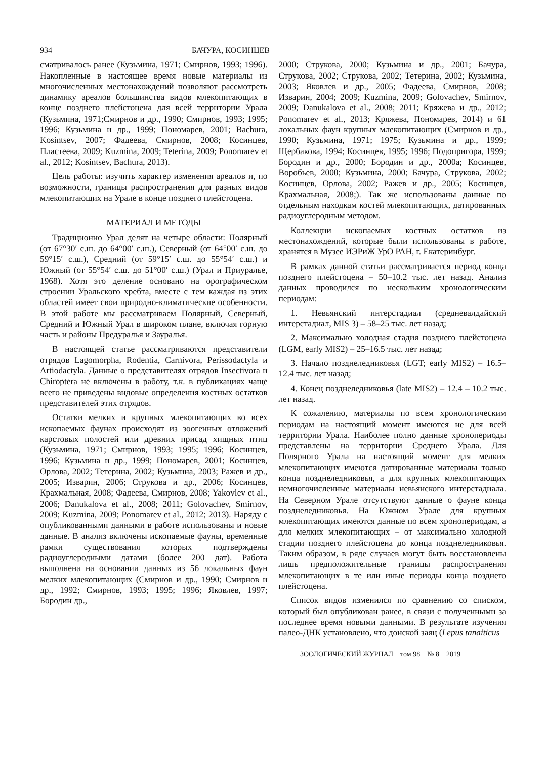934 БАЧУРА, КОСИНЦЕВ
сматривалось ранее (Кузьмина, 1971; Смирнов, 1993; 1996). Накопленные в настоящее время новые материалы из многочисленных местонахождений позволяют рассмотреть динамику ареалов большинства видов млекопитающих в конце позднего плейстоцена для всей территории Урала (Кузьмина, 1971;Смирнов и др., 1990; Смирнов, 1993; 1995; 1996; Кузьмина и др., 1999; Пономарев, 2001; Bachura, Kosintsev, 2007; Фадеева, Смирнов, 2008; Косинцев, Пластеева, 2009; Kuzmina, 2009; Teterina, 2009; Ponomarev et al., 2012; Kosintsev, Bachura, 2013).
Цель работы: изучить характер изменения ареалов и, по возможности, границы распространения для разных видов млекопитающих на Урале в конце позднего плейстоцена.
МАТЕРИАЛ И МЕТОДЫ
Традиционно Урал делят на четыре области: Полярный (от 67°30′ с.ш. до 64°00′ с.ш.), Северный (от 64°00′ с.ш. до 59°15′ с.ш.), Средний (от 59°15′ с.ш. до 55°54′ с.ш.) и Южный (от 55°54′ с.ш. до 51°00′ с.ш.) (Урал и Приуралье, 1968). Хотя это деление основано на орографическом строении Уральского хребта, вместе с тем каждая из этих областей имеет свои природно-климатические особенности. В этой работе мы рассматриваем Полярный, Северный, Средний и Южный Урал в широком плане, включая горную часть и районы Предуралья и Зауралья.
В настоящей статье рассматриваются представители отрядов Lagomorpha, Rodentia, Carnivora, Perissodactyla и Artiodactyla. Данные о представителях отрядов Insectivora и Chiroptera не включены в работу, т.к. в публикациях чаще всего не приведены видовые определения костных остатков представителей этих отрядов.
Остатки мелких и крупных млекопитающих во всех ископаемых фаунах происходят из зоогенных отложений карстовых полостей или древних присад хищных птиц (Кузьмина, 1971; Смирнов, 1993; 1995; 1996; Косинцев, 1996; Кузьмина и др., 1999; Пономарев, 2001; Косинцев, Орлова, 2002; Тетерина, 2002; Кузьмина, 2003; Ражев и др., 2005; Изварин, 2006; Струкова и др., 2006; Косинцев, Крахмальная, 2008; Фадеева, Смирнов, 2008; Yakovlev et al., 2006; Danukalova et al., 2008; 2011; Golovachev, Smirnov, 2009; Kuzmina, 2009; Ponomarev et al., 2012; 2013). Наряду с опубликованными данными в работе использованы и новые данные. В анализ включены ископаемые фауны, временные рамки существования которых подтверждены радиоуглеродными датами (более 200 дат). Работа выполнена на основании данных из 56 локальных фаун мелких млекопитающих (Смирнов и др., 1990; Смирнов и др., 1992; Смирнов, 1993; 1995; 1996; Яковлев, 1997; Бородин др.,
2000; Струкова, 2000; Кузьмина и др., 2001; Бачура, Струкова, 2002; Струкова, 2002; Тетерина, 2002; Кузьмина, 2003; Яковлев и др., 2005; Фадеева, Смирнов, 2008; Изварин, 2004; 2009; Kuzmina, 2009; Golovachev, Smirnov, 2009; Danukalova et al., 2008; 2011; Кряжева и др., 2012; Ponomarev et al., 2013; Кряжева, Пономарев, 2014) и 61 локальных фаун крупных млекопитающих (Смирнов и др., 1990; Кузьмина, 1971; 1975; Кузьмина и др., 1999; Щербакова, 1994; Косинцев, 1995; 1996; Подопригора, 1999; Бородин и др., 2000; Бородин и др., 2000а; Косинцев, Воробьев, 2000; Кузьмина, 2000; Бачура, Струкова, 2002; Косинцев, Орлова, 2002; Ражев и др., 2005; Косинцев, Крахмальная, 2008;). Так же использованы данные по отдельным находкам костей млекопитающих, датированных радиоуглеродным методом.
Коллекции ископаемых костных остатков из местонахождений, которые были использованы в работе, хранятся в Музее ИЭРиЖ УрО РАН, г. Екатеринбург.
В рамках данной статьи рассматривается период конца позднего плейстоцена – 50–10.2 тыс. лет назад. Анализ данных проводился по нескольким хронологическим периодам:
1. Невьянский интерстадиал (средневалдайский интерстадиал, MIS 3) – 58–25 тыс. лет назад;
2. Максимально холодная стадия позднего плейстоцена (LGM, early MIS2) – 25–16.5 тыс. лет назад;
3. Начало позднеледниковья (LGT; early MIS2) – 16.5–12.4 тыс. лет назад;
4. Конец позднеледниковья (late MIS2) – 12.4 – 10.2 тыс. лет назад.
К сожалению, материалы по всем хронологическим периодам на настоящий момент имеются не для всей территории Урала. Наиболее полно данные хронопериоды представлены на территории Среднего Урала. Для Полярного Урала на настоящий момент для мелких млекопитающих имеются датированные материалы только конца позднеледниковья, а для крупных млекопитающих немногочисленные материалы невьянского интерстадиала. На Северном Урале отсутствуют данные о фауне конца позднеледниковья. На Южном Урале для крупных млекопитающих имеются данные по всем хронопериодам, а для мелких млекопитающих – от максимально холодной стадии позднего плейстоцена до конца позднеледниковья. Таким образом, в ряде случаев могут быть восстановлены лишь предположительные границы распространения млекопитающих в те или иные периоды конца позднего плейстоцена.
Список видов изменился по сравнению со списком, который был опубликован ранее, в связи с полученными за последнее время новыми данными. В результате изучения палео-ДНК установлено, что донской заяц (Lepus tanaiticus
ЗООЛОГИЧЕСКИЙ ЖУРНАЛ том 98 № 8 2019